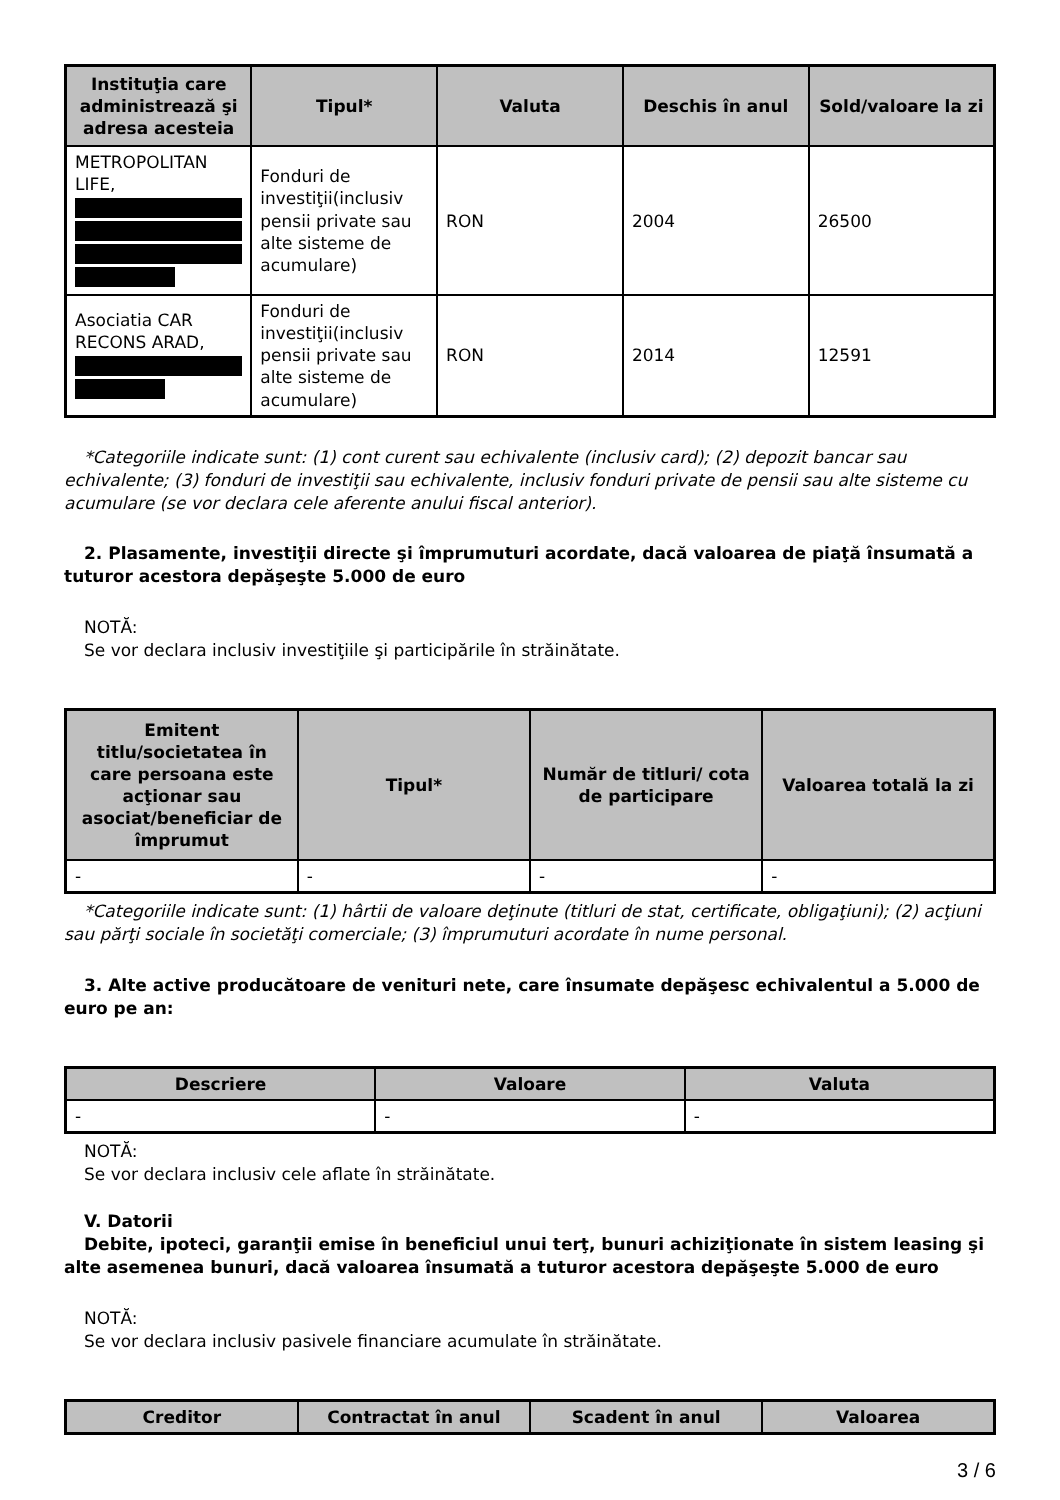| Instituţia care administrează şi adresa acesteia | Tipul* | Valuta | Deschis în anul | Sold/valoare la zi |
| --- | --- | --- | --- | --- |
| METROPOLITAN LIFE, | Fonduri de investiţii(inclusiv pensii private sau alte sisteme de acumulare) | RON | 2004 | 26500 |
| Asociatia CAR RECONS ARAD, | Fonduri de investiţii(inclusiv pensii private sau alte sisteme de acumulare) | RON | 2014 | 12591 |
*Categoriile indicate sunt: (1) cont curent sau echivalente (inclusiv card); (2) depozit bancar sau echivalente; (3) fonduri de investiţii sau echivalente, inclusiv fonduri private de pensii sau alte sisteme cu acumulare (se vor declara cele aferente anului fiscal anterior).
2. Plasamente, investiţii directe şi împrumuturi acordate, dacă valoarea de piaţă însumată a tuturor acestora depăşeşte 5.000 de euro
NOTĂ:
Se vor declara inclusiv investiţiile şi participările în străinătate.
| Emitent titlu/societatea în care persoana este acţionar sau asociat/beneficiar de împrumut | Tipul* | Număr de titluri/ cota de participare | Valoarea totală la zi |
| --- | --- | --- | --- |
| - | - | - | - |
*Categoriile indicate sunt: (1) hârtii de valoare deţinute (titluri de stat, certificate, obligaţiuni); (2) acţiuni sau părţi sociale în societăţi comerciale; (3) împrumuturi acordate în nume personal.
3. Alte active producătoare de venituri nete, care însumate depăşesc echivalentul a 5.000 de euro pe an:
| Descriere | Valoare | Valuta |
| --- | --- | --- |
| - | - | - |
NOTĂ:
Se vor declara inclusiv cele aflate în străinătate.
V. Datorii
Debite, ipoteci, garanţii emise în beneficiul unui terţ, bunuri achiziţionate în sistem leasing şi alte asemenea bunuri, dacă valoarea însumată a tuturor acestora depăşeşte 5.000 de euro
NOTĂ:
Se vor declara inclusiv pasivele financiare acumulate în străinătate.
| Creditor | Contractat în anul | Scadent în anul | Valoarea |
| --- | --- | --- | --- |
3 / 6